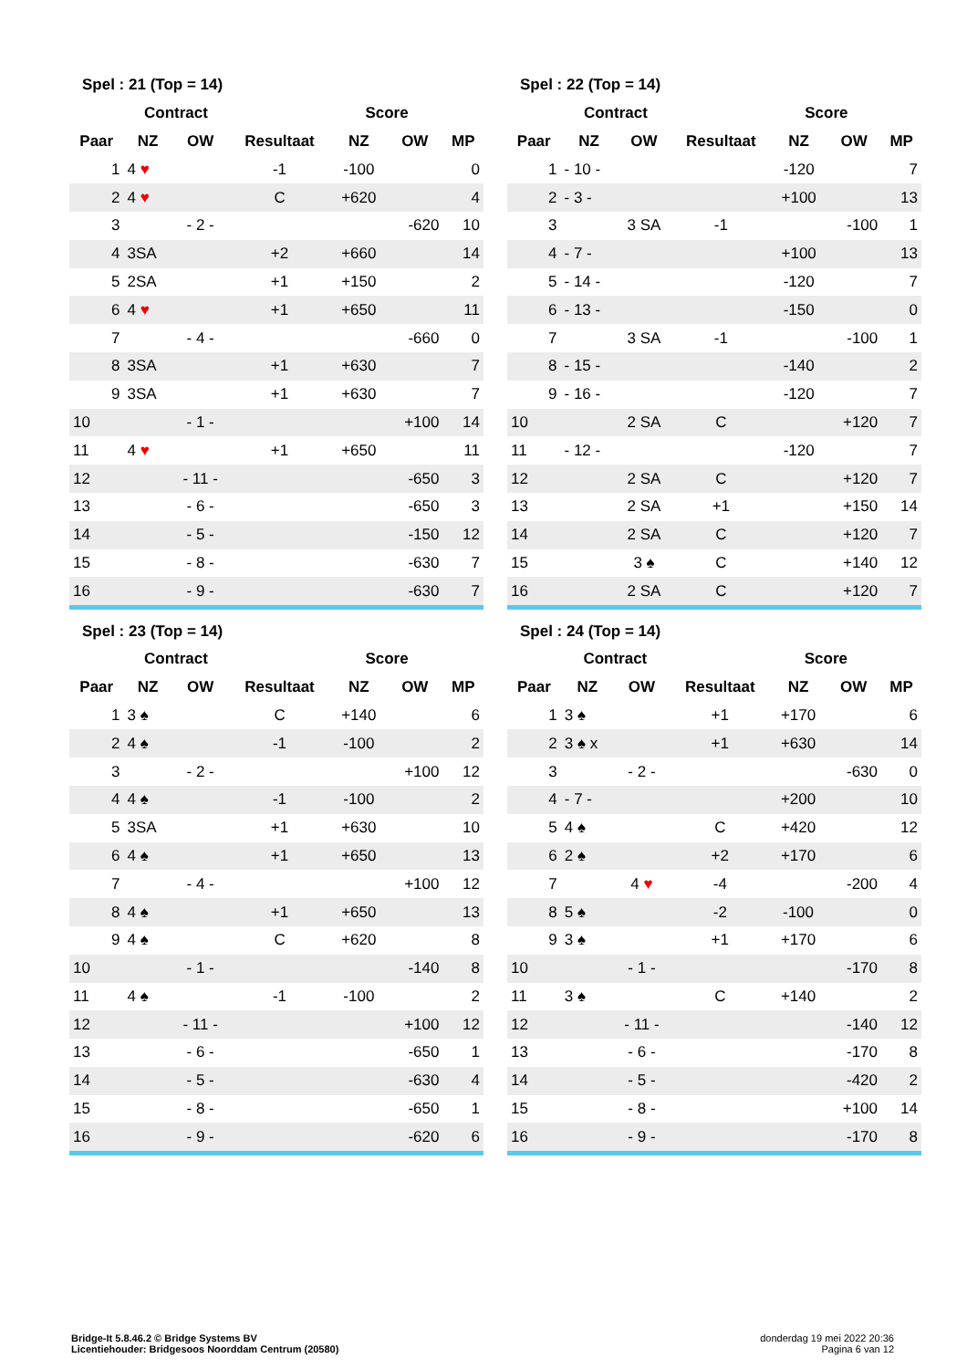| Spel : 21 (Top = 14) | | | | | | |
| --- | --- | --- | --- | --- | --- | --- |
| | Contract | | | Score | | |
| Paar | NZ | OW | Resultaat | NZ | OW | MP |
| 1 | 4 ♥ | | -1 | -100 | | 0 |
| 2 | 4 ♥ | | C | +620 | | 4 |
| 3 | | - 2 - | | | -620 | 10 |
| 4 | 3SA | | +2 | +660 | | 14 |
| 5 | 2SA | | +1 | +150 | | 2 |
| 6 | 4 ♥ | | +1 | +650 | | 11 |
| 7 | | - 4 - | | | -660 | 0 |
| 8 | 3SA | | +1 | +630 | | 7 |
| 9 | 3SA | | +1 | +630 | | 7 |
| 10 | | - 1 - | | | +100 | 14 |
| 11 | 4 ♥ | | +1 | +650 | | 11 |
| 12 | | - 11 - | | | -650 | 3 |
| 13 | | - 6 - | | | -650 | 3 |
| 14 | | - 5 - | | | -150 | 12 |
| 15 | | - 8 - | | | -630 | 7 |
| 16 | | - 9 - | | | -630 | 7 |
| Spel : 22 (Top = 14) | | | | | | |
| --- | --- | --- | --- | --- | --- | --- |
| | Contract | | | Score | | |
| Paar | NZ | OW | Resultaat | NZ | OW | MP |
| 1 | - 10 - | | | -120 | | 7 |
| 2 | - 3 - | | | +100 | | 13 |
| 3 | | 3 SA | -1 | | -100 | 1 |
| 4 | - 7 - | | | +100 | | 13 |
| 5 | - 14 - | | | -120 | | 7 |
| 6 | - 13 - | | | -150 | | 0 |
| 7 | | 3 SA | -1 | | -100 | 1 |
| 8 | - 15 - | | | -140 | | 2 |
| 9 | - 16 - | | | -120 | | 7 |
| 10 | | 2 SA | C | | +120 | 7 |
| 11 | - 12 - | | | -120 | | 7 |
| 12 | | 2 SA | C | | +120 | 7 |
| 13 | | 2 SA | +1 | | +150 | 14 |
| 14 | | 2 SA | C | | +120 | 7 |
| 15 | | 3 ♠ | C | | +140 | 12 |
| 16 | | 2 SA | C | | +120 | 7 |
| Spel : 23 (Top = 14) | | | | | | |
| --- | --- | --- | --- | --- | --- | --- |
| | Contract | | | Score | | |
| Paar | NZ | OW | Resultaat | NZ | OW | MP |
| 1 | 3 ♠ | | C | +140 | | 6 |
| 2 | 4 ♠ | | -1 | -100 | | 2 |
| 3 | | - 2 - | | | +100 | 12 |
| 4 | 4 ♠ | | -1 | -100 | | 2 |
| 5 | 3SA | | +1 | +630 | | 10 |
| 6 | 4 ♠ | | +1 | +650 | | 13 |
| 7 | | - 4 - | | | +100 | 12 |
| 8 | 4 ♠ | | +1 | +650 | | 13 |
| 9 | 4 ♠ | | C | +620 | | 8 |
| 10 | | - 1 - | | | -140 | 8 |
| 11 | 4 ♠ | | -1 | -100 | | 2 |
| 12 | | - 11 - | | | +100 | 12 |
| 13 | | - 6 - | | | -650 | 1 |
| 14 | | - 5 - | | | -630 | 4 |
| 15 | | - 8 - | | | -650 | 1 |
| 16 | | - 9 - | | | -620 | 6 |
| Spel : 24 (Top = 14) | | | | | | |
| --- | --- | --- | --- | --- | --- | --- |
| | Contract | | | Score | | |
| Paar | NZ | OW | Resultaat | NZ | OW | MP |
| 1 | 3 ♠ | | +1 | +170 | | 6 |
| 2 | 3 ♠ x | | +1 | +630 | | 14 |
| 3 | | - 2 - | | | -630 | 0 |
| 4 | - 7 - | | | +200 | | 10 |
| 5 | 4 ♠ | | C | +420 | | 12 |
| 6 | 2 ♠ | | +2 | +170 | | 6 |
| 7 | | 4 ♥ | -4 | | -200 | 4 |
| 8 | 5 ♠ | | -2 | -100 | | 0 |
| 9 | 3 ♠ | | +1 | +170 | | 6 |
| 10 | | - 1 - | | | -170 | 8 |
| 11 | 3 ♠ | | C | +140 | | 2 |
| 12 | | - 11 - | | | -140 | 12 |
| 13 | | - 6 - | | | -170 | 8 |
| 14 | | - 5 - | | | -420 | 2 |
| 15 | | - 8 - | | | +100 | 14 |
| 16 | | - 9 - | | | -170 | 8 |
Bridge-It 5.8.46.2 © Bridge Systems BV
Licentiehouder: Bridgesoos Noorddam Centrum (20580)
donderdag 19 mei 2022 20:36
Pagina 6 van 12